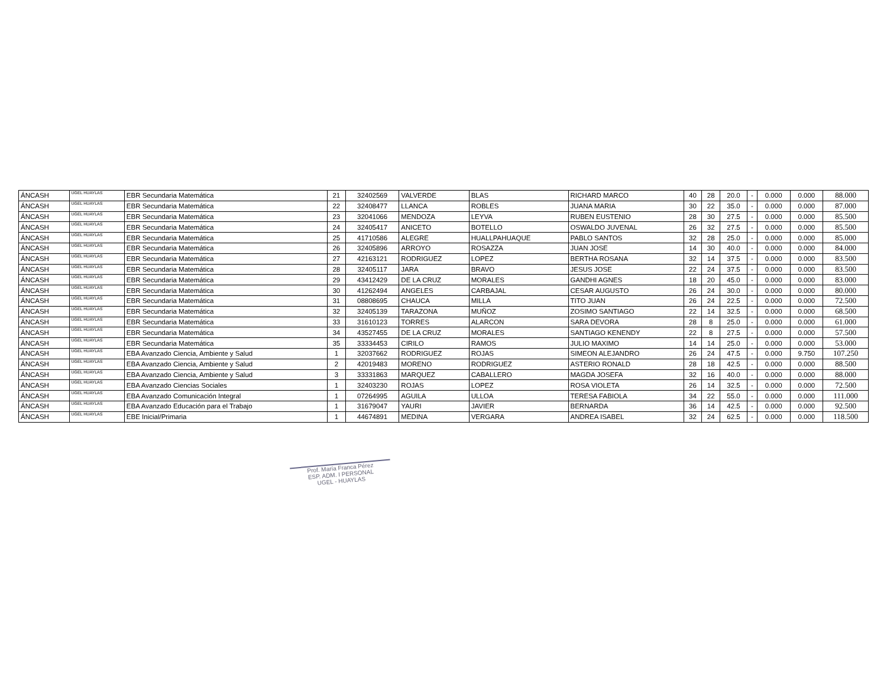| ÁNCASH | UGEL HUAYLAS | EBR Secundaria Matemática | 21 | 32402569 | VALVERDE | BLAS | RICHARD MARCO | 40 | 28 | 20.0 | - | 0.000 | 0.000 | 88.000 |
| ÁNCASH | UGEL HUAYLAS | EBR Secundaria Matemática | 22 | 32408477 | LLANCA | ROBLES | JUANA MARIA | 30 | 22 | 35.0 | - | 0.000 | 0.000 | 87.000 |
| ÁNCASH | UGEL HUAYLAS | EBR Secundaria Matemática | 23 | 32041066 | MENDOZA | LEYVA | RUBEN EUSTENIO | 28 | 30 | 27.5 | - | 0.000 | 0.000 | 85.500 |
| ÁNCASH | UGEL HUAYLAS | EBR Secundaria Matemática | 24 | 32405417 | ANICETO | BOTELLO | OSWALDO JUVENAL | 26 | 32 | 27.5 | - | 0.000 | 0.000 | 85.500 |
| ÁNCASH | UGEL HUAYLAS | EBR Secundaria Matemática | 25 | 41710586 | ALEGRE | HUALLPAHUAQUE | PABLO SANTOS | 32 | 28 | 25.0 | - | 0.000 | 0.000 | 85.000 |
| ÁNCASH | UGEL HUAYLAS | EBR Secundaria Matemática | 26 | 32405896 | ARROYO | ROSAZZA | JUAN JOSE | 14 | 30 | 40.0 | - | 0.000 | 0.000 | 84.000 |
| ÁNCASH | UGEL HUAYLAS | EBR Secundaria Matemática | 27 | 42163121 | RODRIGUEZ | LOPEZ | BERTHA ROSANA | 32 | 14 | 37.5 | - | 0.000 | 0.000 | 83.500 |
| ÁNCASH | UGEL HUAYLAS | EBR Secundaria Matemática | 28 | 32405117 | JARA | BRAVO | JESUS JOSE | 22 | 24 | 37.5 | - | 0.000 | 0.000 | 83.500 |
| ÁNCASH | UGEL HUAYLAS | EBR Secundaria Matemática | 29 | 43412429 | DE LA CRUZ | MORALES | GANDHI AGNES | 18 | 20 | 45.0 | - | 0.000 | 0.000 | 83.000 |
| ÁNCASH | UGEL HUAYLAS | EBR Secundaria Matemática | 30 | 41262494 | ANGELES | CARBAJAL | CESAR AUGUSTO | 26 | 24 | 30.0 | - | 0.000 | 0.000 | 80.000 |
| ÁNCASH | UGEL HUAYLAS | EBR Secundaria Matemática | 31 | 08808695 | CHAUCA | MILLA | TITO JUAN | 26 | 24 | 22.5 | - | 0.000 | 0.000 | 72.500 |
| ÁNCASH | UGEL HUAYLAS | EBR Secundaria Matemática | 32 | 32405139 | TARAZONA | MUÑOZ | ZOSIMO SANTIAGO | 22 | 14 | 32.5 | - | 0.000 | 0.000 | 68.500 |
| ÁNCASH | UGEL HUAYLAS | EBR Secundaria Matemática | 33 | 31610123 | TORRES | ALARCON | SARA DEVORA | 28 | 8 | 25.0 | - | 0.000 | 0.000 | 61.000 |
| ÁNCASH | UGEL HUAYLAS | EBR Secundaria Matemática | 34 | 43527455 | DE LA CRUZ | MORALES | SANTIAGO KENENDY | 22 | 8 | 27.5 | - | 0.000 | 0.000 | 57.500 |
| ÁNCASH | UGEL HUAYLAS | EBR Secundaria Matemática | 35 | 33334453 | CIRILO | RAMOS | JULIO MAXIMO | 14 | 14 | 25.0 | - | 0.000 | 0.000 | 53.000 |
| ÁNCASH | UGEL HUAYLAS | EBA Avanzado Ciencia, Ambiente y Salud | 1 | 32037662 | RODRIGUEZ | ROJAS | SIMEON ALEJANDRO | 26 | 24 | 47.5 | - | 0.000 | 9.750 | 107.250 |
| ÁNCASH | UGEL HUAYLAS | EBA Avanzado Ciencia, Ambiente y Salud | 2 | 42019483 | MORENO | RODRIGUEZ | ASTERIO RONALD | 28 | 18 | 42.5 | - | 0.000 | 0.000 | 88.500 |
| ÁNCASH | UGEL HUAYLAS | EBA Avanzado Ciencia, Ambiente y Salud | 3 | 33331863 | MARQUEZ | CABALLERO | MAGDA JOSEFA | 32 | 16 | 40.0 | - | 0.000 | 0.000 | 88.000 |
| ÁNCASH | UGEL HUAYLAS | EBA Avanzado Ciencias Sociales | 1 | 32403230 | ROJAS | LOPEZ | ROSA VIOLETA | 26 | 14 | 32.5 | - | 0.000 | 0.000 | 72.500 |
| ÁNCASH | UGEL HUAYLAS | EBA Avanzado Comunicación Integral | 1 | 07264995 | AGUILA | ULLOA | TERESA FABIOLA | 34 | 22 | 55.0 | - | 0.000 | 0.000 | 111.000 |
| ÁNCASH | UGEL HUAYLAS | EBA Avanzado Educación para el Trabajo | 1 | 31679047 | YAURI | JAVIER | BERNARDA | 36 | 14 | 42.5 | - | 0.000 | 0.000 | 92.500 |
| ÁNCASH | UGEL HUAYLAS | EBE Inicial/Primaria | 1 | 44674891 | MEDINA | VERGARA | ANDREA ISABEL | 32 | 24 | 62.5 | - | 0.000 | 0.000 | 118.500 |
Prof. María Franca Pérez
ESP. ADM. I PERSONAL
UGEL - HUAYLAS